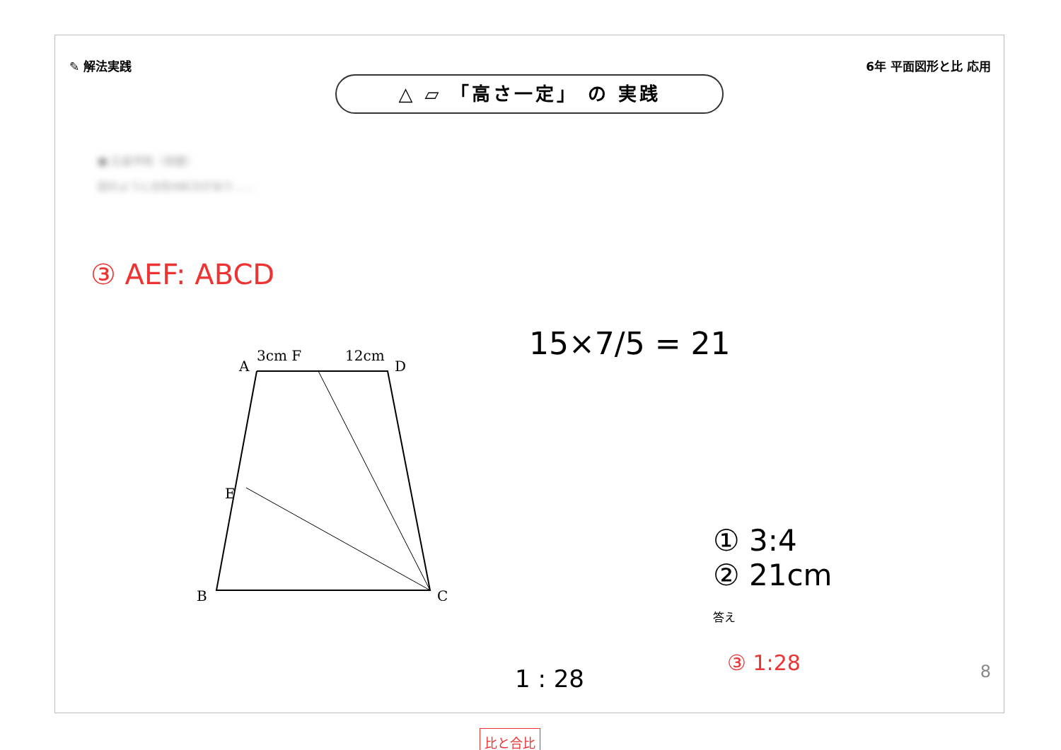✎ 解法実践 6年 平面図形と比 応用
△ ▱ 「高さ一定」 の 実践
■ 広島学院（改題）
図のように台形ABCDがあり……
③ AEF: ABCD
15×7/5 = 21
3cm F
12cm
A
D
E
B
C
比と合比
1 : 28
① 3:4
② 21cm
答え
③ 1:28 8